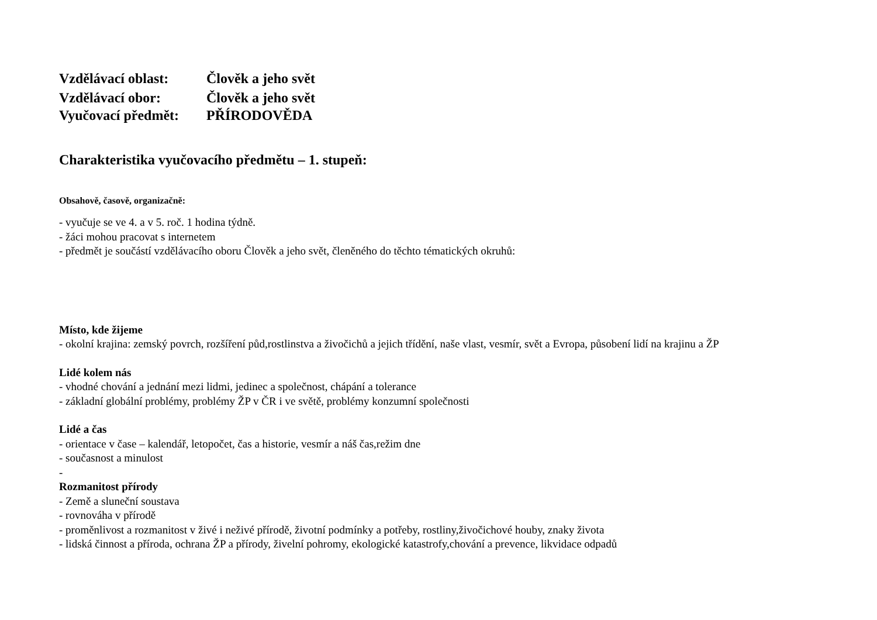Vzdělávací oblast: Člověk a jeho svět
Vzdělávací obor: Člověk a jeho svět
Vyučovací předmět: PŘÍRODOVĚDA
Charakteristika vyučovacího předmětu – 1. stupeň:
Obsahově, časově, organizačně:
- vyučuje se ve 4. a v 5. roč. 1 hodina týdně.
- žáci mohou pracovat s internetem
- předmět je součástí vzdělávacího oboru Člověk a jeho svět, členěného do těchto tématických okruhů:
Místo, kde žijeme
- okolní krajina: zemský povrch, rozšíření půd,rostlinstva a živočichů a jejich třídění, naše vlast, vesmír, svět a Evropa, působení lidí na krajinu a ŽP
Lidé kolem nás
- vhodné chování a jednání mezi lidmi, jedinec a společnost, chápání a tolerance
- základní globální problémy, problémy ŽP v ČR i ve světě, problémy konzumní společnosti
Lidé a čas
- orientace v čase – kalendář, letopočet, čas a historie, vesmír a náš čas,režim dne
- současnost a minulost
-
Rozmanitost přírody
- Země a sluneční soustava
- rovnováha v přírodě
- proměnlivost a rozmanitost v živé i neživé přírodě, životní podmínky a potřeby, rostliny,živočichové houby, znaky života
- lidská činnost a příroda, ochrana ŽP a přírody, živelní pohromy, ekologické katastrofy,chování a prevence, likvidace odpadů